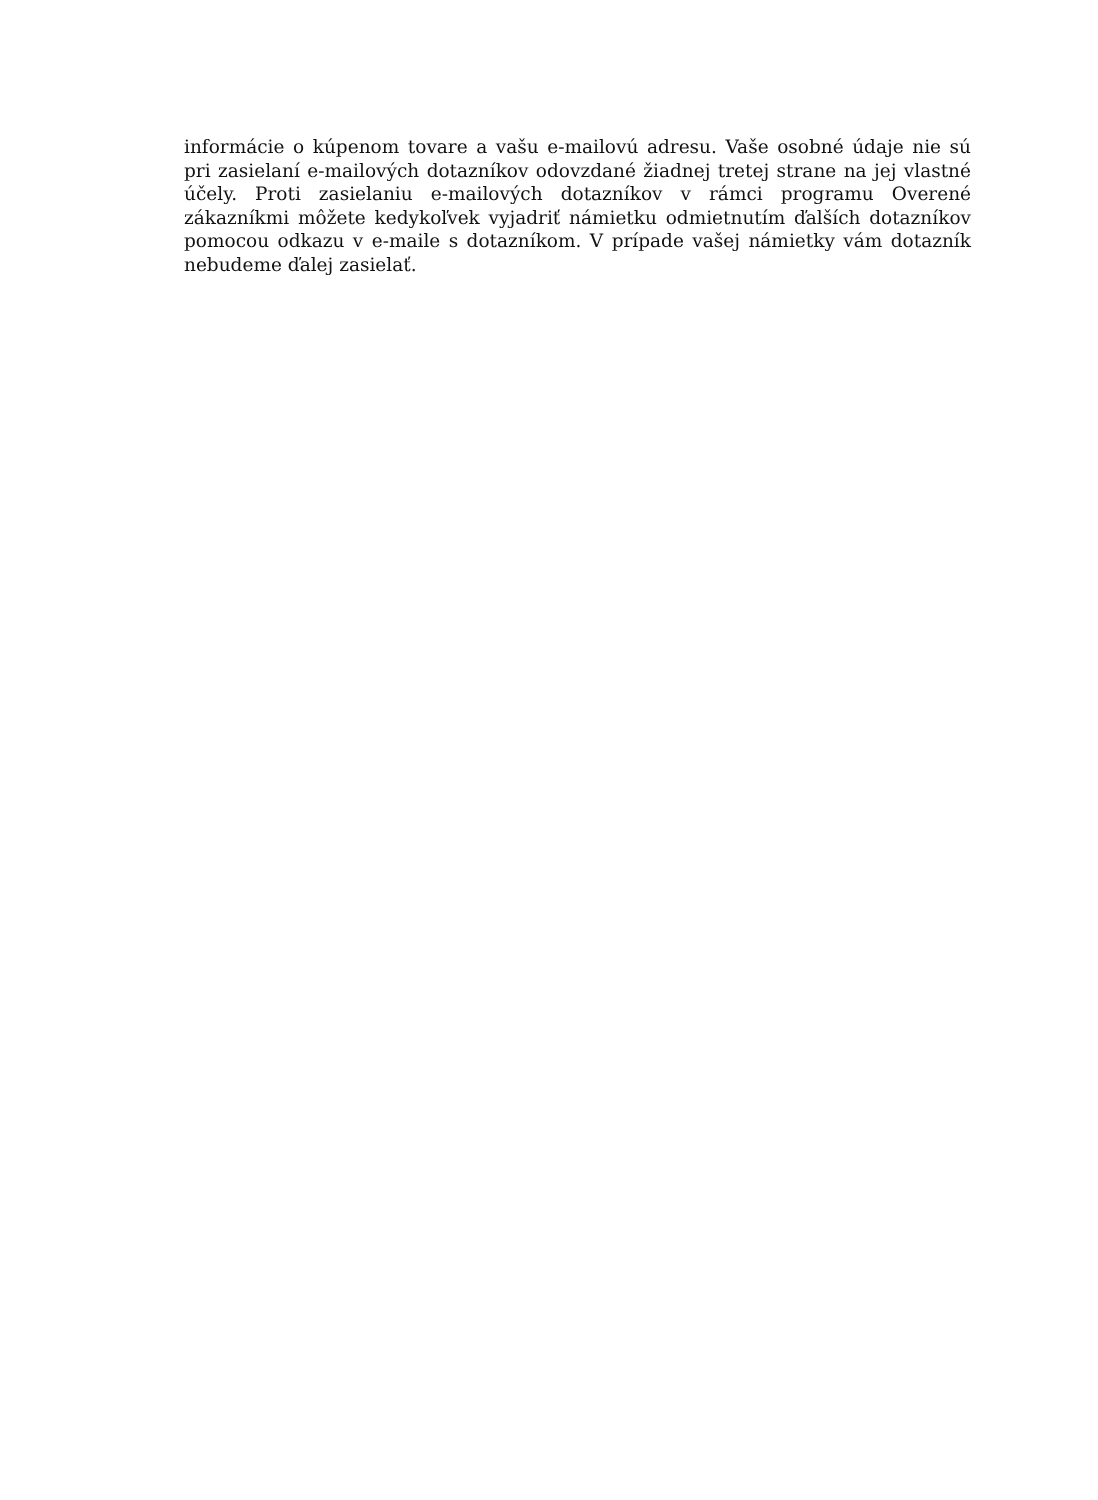informácie o kúpenom tovare a vašu e-mailovú adresu. Vaše osobné údaje nie sú pri zasielaní e-mailových dotazníkov odovzdané žiadnej tretej strane na jej vlastné účely. Proti zasielaniu e-mailových dotazníkov v rámci programu Overené zákazníkmi môžete kedykoľvek vyjadriť námietku odmietnutím ďalších dotazníkov pomocou odkazu v e-maile s dotazníkom. V prípade vašej námietky vám dotazník nebudeme ďalej zasielať.